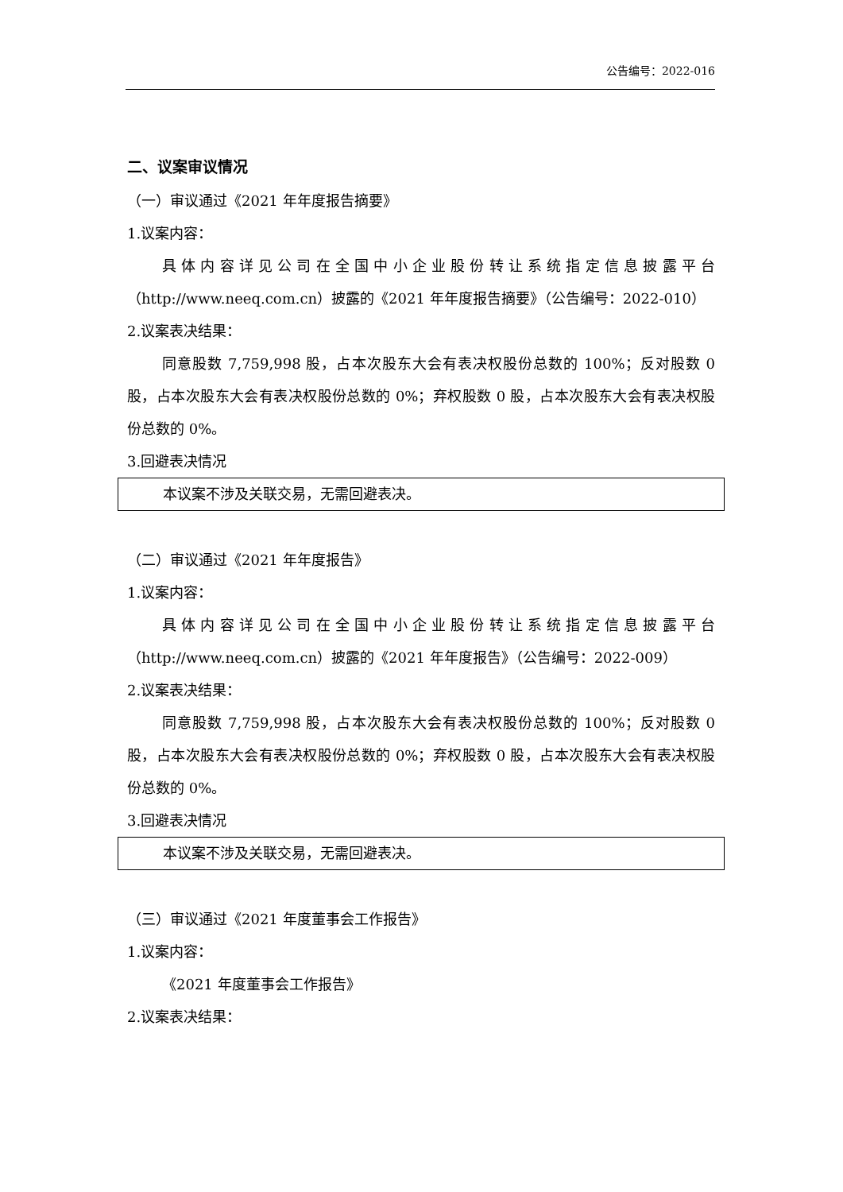公告编号：2022-016
二、议案审议情况
（一）审议通过《2021 年年度报告摘要》
1.议案内容：
具体内容详见公司在全国中小企业股份转让系统指定信息披露平台（http://www.neeq.com.cn）披露的《2021 年年度报告摘要》（公告编号：2022-010）
2.议案表决结果：
同意股数 7,759,998 股，占本次股东大会有表决权股份总数的 100%；反对股数 0 股，占本次股东大会有表决权股份总数的 0%；弃权股数 0 股，占本次股东大会有表决权股份总数的 0%。
3.回避表决情况
本议案不涉及关联交易，无需回避表决。
（二）审议通过《2021 年年度报告》
1.议案内容：
具体内容详见公司在全国中小企业股份转让系统指定信息披露平台（http://www.neeq.com.cn）披露的《2021 年年度报告》（公告编号：2022-009）
2.议案表决结果：
同意股数 7,759,998 股，占本次股东大会有表决权股份总数的 100%；反对股数 0 股，占本次股东大会有表决权股份总数的 0%；弃权股数 0 股，占本次股东大会有表决权股份总数的 0%。
3.回避表决情况
本议案不涉及关联交易，无需回避表决。
（三）审议通过《2021 年度董事会工作报告》
1.议案内容：
《2021 年度董事会工作报告》
2.议案表决结果：